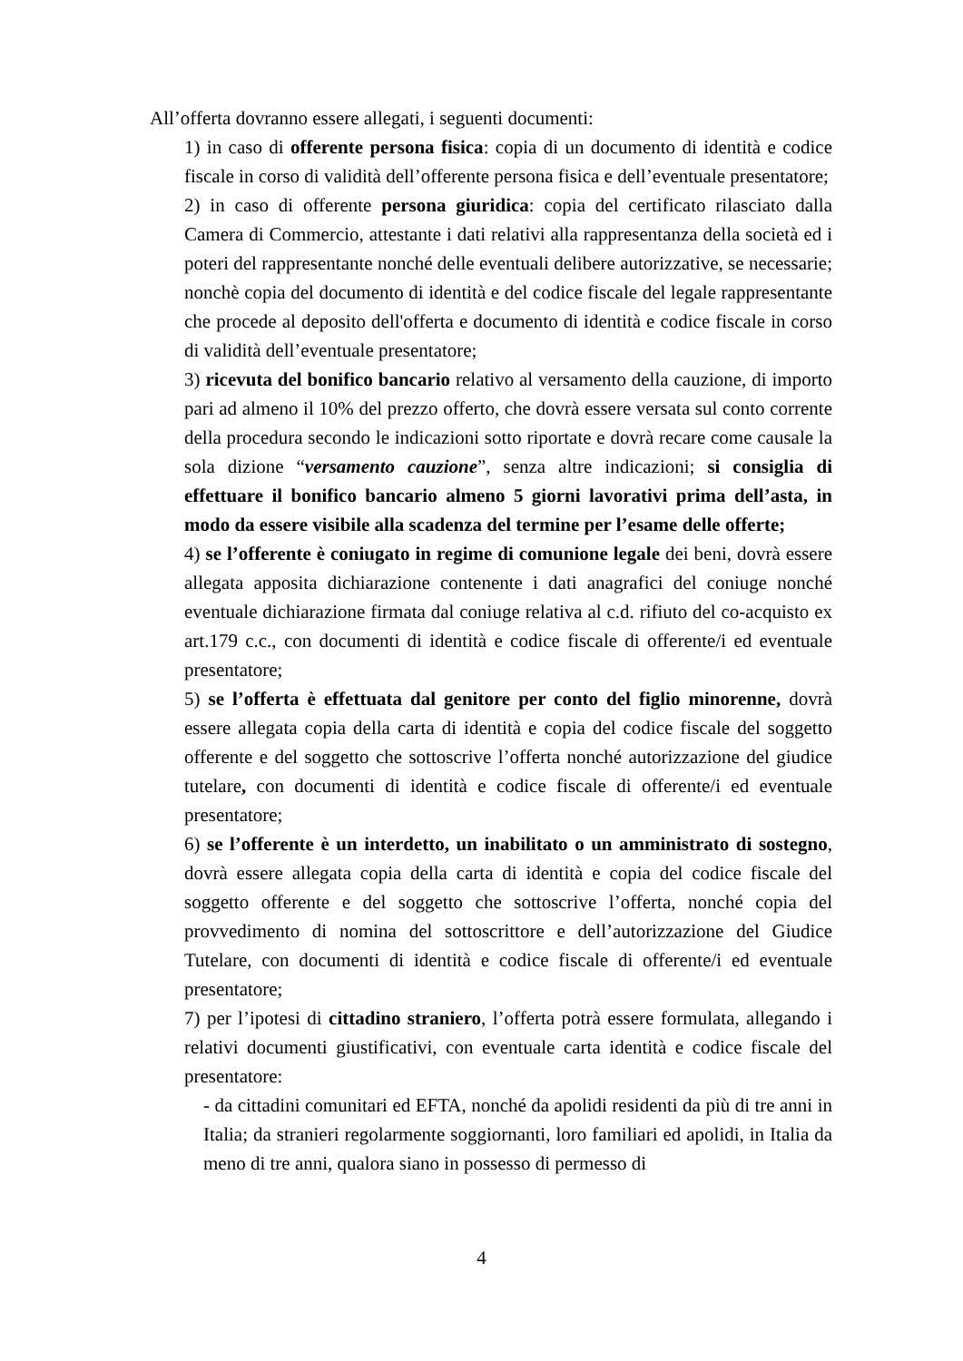All’offerta dovranno essere allegati, i seguenti documenti:
1) in caso di offerente persona fisica: copia di un documento di identità e codice fiscale in corso di validità dell’offerente persona fisica e dell’eventuale presentatore;
2) in caso di offerente persona giuridica: copia del certificato rilasciato dalla Camera di Commercio, attestante i dati relativi alla rappresentanza della società ed i poteri del rappresentante nonché delle eventuali delibere autorizzative, se necessarie; nonchè copia del documento di identità e del codice fiscale del legale rappresentante che procede al deposito dell'offerta e documento di identità e codice fiscale in corso di validità dell’eventuale presentatore;
3) ricevuta del bonifico bancario relativo al versamento della cauzione, di importo pari ad almeno il 10% del prezzo offerto, che dovrà essere versata sul conto corrente della procedura secondo le indicazioni sotto riportate e dovrà recare come causale la sola dizione “versamento cauzione”, senza altre indicazioni; si consiglia di effettuare il bonifico bancario almeno 5 giorni lavorativi prima dell’asta, in modo da essere visibile alla scadenza del termine per l’esame delle offerte;
4) se l’offerente è coniugato in regime di comunione legale dei beni, dovrà essere allegata apposita dichiarazione contenente i dati anagrafici del coniuge nonché eventuale dichiarazione firmata dal coniuge relativa al c.d. rifiuto del co-acquisto ex art.179 c.c., con documenti di identità e codice fiscale di offerente/i ed eventuale presentatore;
5) se l’offerta è effettuata dal genitore per conto del figlio minorenne, dovrà essere allegata copia della carta di identità e copia del codice fiscale del soggetto offerente e del soggetto che sottoscrive l’offerta nonché autorizzazione del giudice tutelare, con documenti di identità e codice fiscale di offerente/i ed eventuale presentatore;
6) se l’offerente è un interdetto, un inabilitato o un amministrato di sostegno, dovrà essere allegata copia della carta di identità e copia del codice fiscale del soggetto offerente e del soggetto che sottoscrive l’offerta, nonché copia del provvedimento di nomina del sottoscrittore e dell’autorizzazione del Giudice Tutelare, con documenti di identità e codice fiscale di offerente/i ed eventuale presentatore;
7) per l’ipotesi di cittadino straniero, l’offerta potrà essere formulata, allegando i relativi documenti giustificativi, con eventuale carta identità e codice fiscale del presentatore:
- da cittadini comunitari ed EFTA, nonché da apolidi residenti da più di tre anni in Italia; da stranieri regolarmente soggiornanti, loro familiari ed apolidi, in Italia da meno di tre anni, qualora siano in possesso di permesso di
4